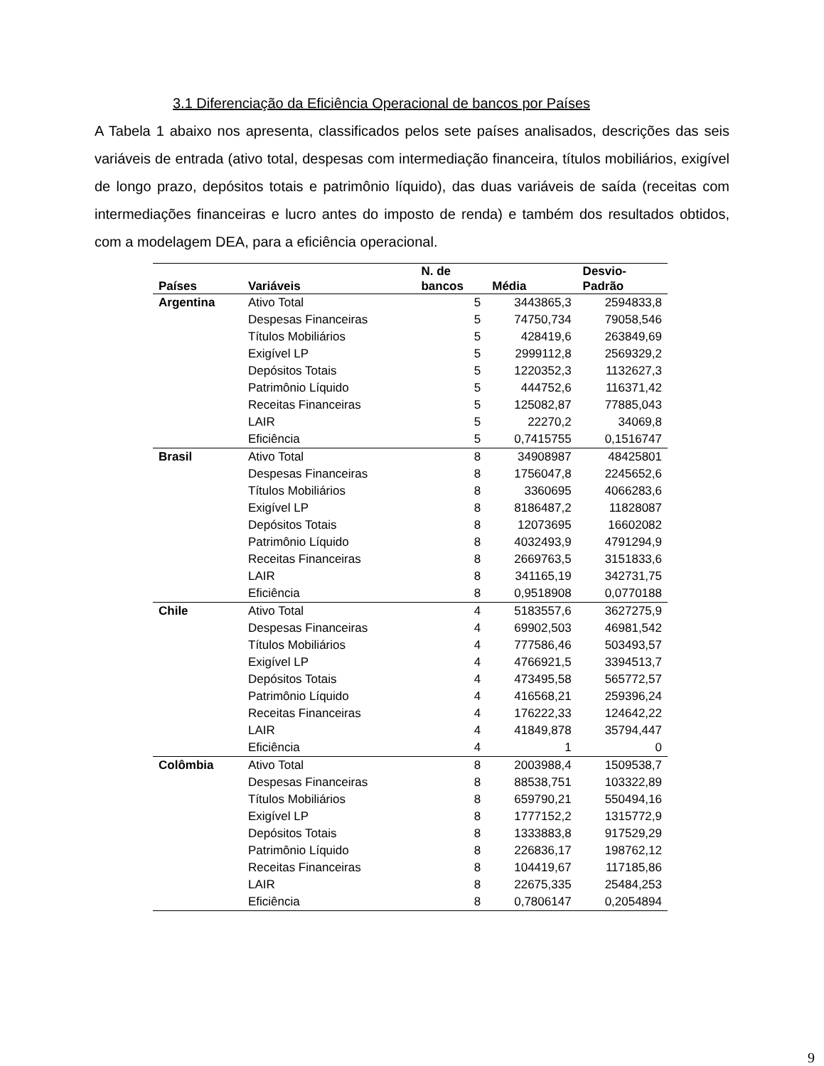3.1 Diferenciação da Eficiência Operacional de bancos por Países
A Tabela 1 abaixo nos apresenta, classificados pelos sete países analisados, descrições das seis variáveis de entrada (ativo total, despesas com intermediação financeira, títulos mobiliários, exigível de longo prazo, depósitos totais e patrimônio líquido), das duas variáveis de saída (receitas com intermediações financeiras e lucro antes do imposto de renda) e também dos resultados obtidos, com a modelagem DEA, para a eficiência operacional.
| Países | Variáveis | N. de bancos | Média | Desvio- Padrão |
| --- | --- | --- | --- | --- |
| Argentina | Ativo Total | 5 | 3443865,3 | 2594833,8 |
| | Despesas Financeiras | 5 | 74750,734 | 79058,546 |
| | Títulos Mobiliários | 5 | 428419,6 | 263849,69 |
| | Exigível LP | 5 | 2999112,8 | 2569329,2 |
| | Depósitos Totais | 5 | 1220352,3 | 1132627,3 |
| | Patrimônio Líquido | 5 | 444752,6 | 116371,42 |
| | Receitas Financeiras | 5 | 125082,87 | 77885,043 |
| | LAIR | 5 | 22270,2 | 34069,8 |
| | Eficiência | 5 | 0,7415755 | 0,1516747 |
| Brasil | Ativo Total | 8 | 34908987 | 48425801 |
| | Despesas Financeiras | 8 | 1756047,8 | 2245652,6 |
| | Títulos Mobiliários | 8 | 3360695 | 4066283,6 |
| | Exigível LP | 8 | 8186487,2 | 11828087 |
| | Depósitos Totais | 8 | 12073695 | 16602082 |
| | Patrimônio Líquido | 8 | 4032493,9 | 4791294,9 |
| | Receitas Financeiras | 8 | 2669763,5 | 3151833,6 |
| | LAIR | 8 | 341165,19 | 342731,75 |
| | Eficiência | 8 | 0,9518908 | 0,0770188 |
| Chile | Ativo Total | 4 | 5183557,6 | 3627275,9 |
| | Despesas Financeiras | 4 | 69902,503 | 46981,542 |
| | Títulos Mobiliários | 4 | 777586,46 | 503493,57 |
| | Exigível LP | 4 | 4766921,5 | 3394513,7 |
| | Depósitos Totais | 4 | 473495,58 | 565772,57 |
| | Patrimônio Líquido | 4 | 416568,21 | 259396,24 |
| | Receitas Financeiras | 4 | 176222,33 | 124642,22 |
| | LAIR | 4 | 41849,878 | 35794,447 |
| | Eficiência | 4 | 1 | 0 |
| Colômbia | Ativo Total | 8 | 2003988,4 | 1509538,7 |
| | Despesas Financeiras | 8 | 88538,751 | 103322,89 |
| | Títulos Mobiliários | 8 | 659790,21 | 550494,16 |
| | Exigível LP | 8 | 1777152,2 | 1315772,9 |
| | Depósitos Totais | 8 | 1333883,8 | 917529,29 |
| | Patrimônio Líquido | 8 | 226836,17 | 198762,12 |
| | Receitas Financeiras | 8 | 104419,67 | 117185,86 |
| | LAIR | 8 | 22675,335 | 25484,253 |
| | Eficiência | 8 | 0,7806147 | 0,2054894 |
9